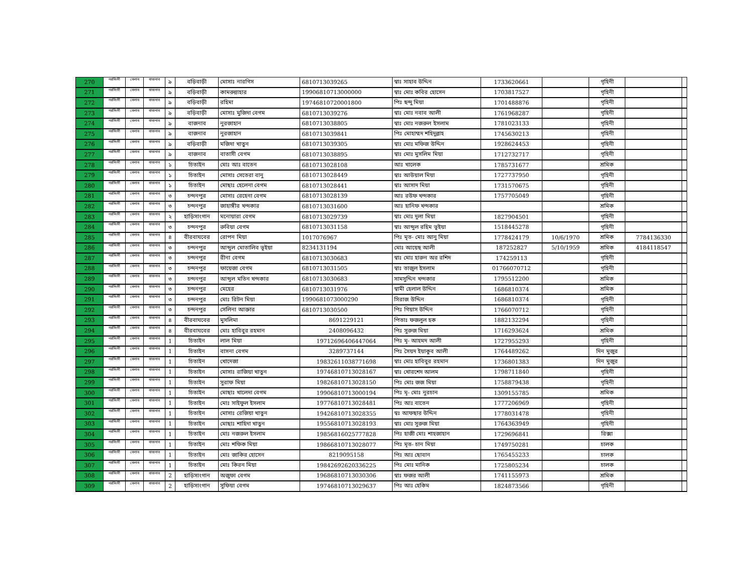| 270 | নরসিংদী | বেলাব | বাজনাব | ৯ | বড়িবাড়ী | মোসাঃ নারগিস | 6810713039265 | স্বাঃ সাহাব উদ্দিন | 1733620661 | | গৃহিনী | | |
| 271 | নরসিংদী | বেলাব | বাজনাব | ৯ | বড়িবাড়ী | কামরুন্নাহার | 19906810713000000 | স্বাঃ মোঃ কবির হোসেন | 1703817527 | | গৃহিনী | | |
| 272 | নরসিংদী | বেলাব | বাজনাব | ৯ | বড়িবাড়ী | রহিমা | 19746810720001800 | পিঃ ছন্দু মিয়া | 1701488876 | | গৃহিনী | | |
| 273 | নরসিংদী | বেলাব | বাজনাব | ৯ | বড়িবাড়ী | মোসাঃ মুজিদা বেগম | 6810713039276 | স্বাঃ মোঃ নবাব আলী | 1761968287 | | গৃহিনী | | |
| 274 | নরসিংদী | বেলাব | বাজনাব | ৯ | বাজনাব | নুরজাহান | 6810713038805 | স্বাঃ মোঃ নজরুল ইসলাম | 1781023133 | | গৃহিনী | | |
| 275 | নরসিংদী | বেলাব | বাজনাব | ৯ | বাজনাব | নুরজাহান | 6810713039841 | পিঃ মোহাম্মদ শহিদুল্লাহ | 1745630213 | | গৃহিনী | | |
| 276 | নরসিংদী | বেলাব | বাজনাব | ৯ | বড়িবাড়ী | মজিদা খাতুন | 6810713039305 | স্বাঃ মোঃ মফিজ উদ্দিন | 1928624453 | | গৃহিনী | | |
| 277 | নরসিংদী | বেলাব | বাজনাব | ৯ | বাজনাব | বাতাসী বেগম | 6810713038895 | স্বাঃ মোঃ মুসলিম মিয়া | 1712732717 | | গৃহিনী | | |
| 278 | নরসিংদী | বেলাব | বাজনাব | ১ | চিতাইন | মোঃ আঃ বাতেন | 6810713028108 | আঃ খালেক | 1785731677 | | শ্রমিক | | |
| 279 | নরসিংদী | বেলাব | বাজনাব | ১ | চিতাইন | মোসাঃ সেতেরা বানু | 6810713028449 | স্বাঃ আউয়াল মিয়া | 1727737950 | | গৃহিনী | | |
| 280 | নরসিংদী | বেলাব | বাজনাব | ১ | চিতাইন | মোছাঃ হেলেনা বেগম | 6810713028441 | স্বাঃ আসাদ মিয়া | 1731570675 | | গৃহিনী | | |
| 281 | নরসিংদী | বেলাব | বাজনাব | ৩ | চন্দনপুর | মোসাঃ রেহেনা বেগম | 6810713028139 | আঃ রউফ খন্দকার | 1757705049 | | গৃহিনী | | |
| 282 | নরসিংদী | বেলাব | বাজনাব | ৩ | চন্দনপুর | জাহাঙ্গীর খন্দকার | 6810713031600 | আঃ হানিফ খন্দকার | | | শ্রমিক | | |
| 283 | নরসিংদী | বেলাব | বাজনাব | ২ | হাড়িসাংগান | মনোয়ারা বেগম | 6810713029739 | স্বাঃ মোঃ দুলা মিয়া | 1827904501 | | গৃহিনী | | |
| 284 | নরসিংদী | বেলাব | বাজনাব | ৩ | চন্দনপুর | রুবিয়া বেগম | 6810713031158 | স্বাঃ আব্দুল রহিম ভূইয়া | 1518445278 | | গৃহিনী | | |
| 285 | নরসিংদী | বেলাব | বাজনাব | ৪ | বীরবাঘবের | রোপন মিয়া | 1017076967 | পিঃ মৃত- মোঃ আনু মিয়া | 1778424179 | 10/6/1970 | শ্রমিক | 7784136330 | |
| 286 | নরসিংদী | বেলাব | বাজনাব | ৩ | চন্দনপুর | আব্দুল মোতালিব ভূইয়া | 8234131194 | মোঃ আয়েছ আলী | 187252827 | 5/10/1959 | শ্রমিক | 4184118547 | |
| 287 | নরসিংদী | বেলাব | বাজনাব | ৩ | চন্দনপুর | রীনা বেগম | 6810713030683 | স্বাঃ মোঃ হারুন অর রশিদ | 174259113 | | গৃহিনী | | |
| 288 | নরসিংদী | বেলাব | বাজনাব | ৩ | চন্দনপুর | ফায়েজা বেগম | 6810713031505 | স্বাঃ তাজুল ইসলাম | 01766070712 | | গৃহিনী | | |
| 289 | নরসিংদী | বেলাব | বাজনাব | ৩ | চন্দনপুর | আব্দুল মতিন খন্দকার | 6810713030683 | সামসুদ্দিন খন্দকার | 1795512200 | | শ্রমিক | | |
| 290 | নরসিংদী | বেলাব | বাজনাব | ৩ | চন্দনপুর | মেহের | 6810713031976 | স্বামী হেলাল উদ্দিন | 1686810374 | | শ্রমিক | | |
| 291 | নরসিংদী | বেলাব | বাজনাব | ৩ | চন্দনপুর | মোঃ রিটন মিয়া | 19906810730002​90 | সিরাজ উদ্দিন | 1686810374 | | গৃহিনী | | |
| 292 | নরসিংদী | বেলাব | বাজনাব | ৩ | চন্দনপুর | সেলিনা আক্তার | 6810713030500 | পিঃ গিয়াস উদ্দিন | 1766070712 | | গৃহিনী | | |
| 293 | নরসিংদী | বেলাব | বাজনাব | ৪ | বীরবাঘবের | মুসলিমা | 8691229121 | পিতাঃ ফজলুল হক | 1882132294 | | গৃহিনী | | |
| 294 | নরসিংদী | বেলাব | বাজনাব | ৪ | বীরবাঘবের | মোঃ হাবিবুর রহমান | 2408096432 | পিঃ সুরুজ মিয়া | 1716293624 | | শ্রমিক | | |
| 295 | নরসিংদী | বেলাব | বাজনাব | 1 | চিতাইন | লাল মিয়া | 19712696406447064 | পিঃ মৃ- আহমদ আলী | 1727955293 | | গৃহিনী | | |
| 296 | নরসিংদী | বেলাব | বাজনাব | 1 | চিতাইন | বাসনা বেগম | 3289737144 | পিঃ সৈয়দ ইয়াকুব আলী | 1764489262 | | দিন মুজুর | | |
| 297 | নরসিংদী | বেলাব | বাজনাব | 1 | চিতাইন | খোদেজা | 19832611038771698 | স্বাঃ মোঃ হাবিবুর রহমান | 1736801383 | | দিন মুজুর | | |
| 298 | নরসিংদী | বেলাব | বাজনাব | 1 | চিতাইন | মোসাঃ রাজিয়া খাতুন | 19746810713028167 | স্বাঃ খোরশেদ আলম | 1798711840 | | গৃহিনী | | |
| 299 | নরসিংদী | বেলাব | বাজনাব | 1 | চিতাইন | সুরাফ মিয়া | 19826810713028150 | পিঃ মোঃ জজ মিয়া | 1758879438 | | গৃহিনী | | |
| 300 | নরসিংদী | বেলাব | বাজনাব | 1 | চিতাইন | মোছাঃ খালেদা বেগম | 19906810713000194 | পিঃ মৃ- মোঃ নুরচান | 1309155785 | | শ্রমিক | | |
| 301 | নরসিংদী | বেলাব | বাজনাব | 1 | চিতাইন | মোঃ সাইফুল ইসলাম | 19776810713028481 | পিঃ আঃ বাতেন | 1777206969 | | গৃহিনী | | |
| 302 | নরসিংদী | বেলাব | বাজনাব | 1 | চিতাইন | মোসাঃ রেজিয়া খাতুন | 19426810713028355 | স্বঃ আফছার উদ্দিন | 1778031478 | | গৃহিনী | | |
| 303 | নরসিংদী | বেলাব | বাজনাব | 1 | চিতাইন | মোছাঃ শাহিদা খাতুন | 19556810713028193 | স্বাঃ মোঃ সুরুজ মিয়া | 1764363949 | | গৃহিনী | | |
| 304 | নরসিংদী | বেলাব | বাজনাব | 1 | চিতাইন | মোঃ নজরুল ইসলাম | 19856816025777828 | পিঃ হাজী মোঃ শাহজাহান | 1729696841 | | রিক্সা | | |
| 305 | নরসিংদী | বেলাব | বাজনাব | 1 | চিতাইন | মোঃ শফিক মিয়া | 19866810713028077 | পিঃ মৃত- চান মিয়া | 1749750281 | | চালক | | |
| 306 | নরসিংদী | বেলাব | বাজনাব | 1 | চিতাইন | মোঃ জাকির হোসেন | 8219095158 | পিঃ আঃ ছোবান | 1765455233 | | চালক | | |
| 307 | নরসিংদী | বেলাব | বাজনাব | 1 | চিতাইন | মোঃ কিরন মিয়া | 19842692620336225 | পিঃ মোঃ মানিক | 1725805234 | | চালক | | |
| 308 | নরসিংদী | বেলাব | বাজনাব | 2 | হাড়িসাংগান | অজুফা বেগম | 19686810713030306 | স্বাঃ ফজর আলী | 1741155973 | | শ্রমিক | | |
| 309 | নরসিংদী | বেলাব | বাজনাব | 2 | হাড়িসাংগান | সুফিয়া বেগম | 19746810713029637 | পিঃ আঃ হেকিম | 1824873566 | | গৃহিনী | | |